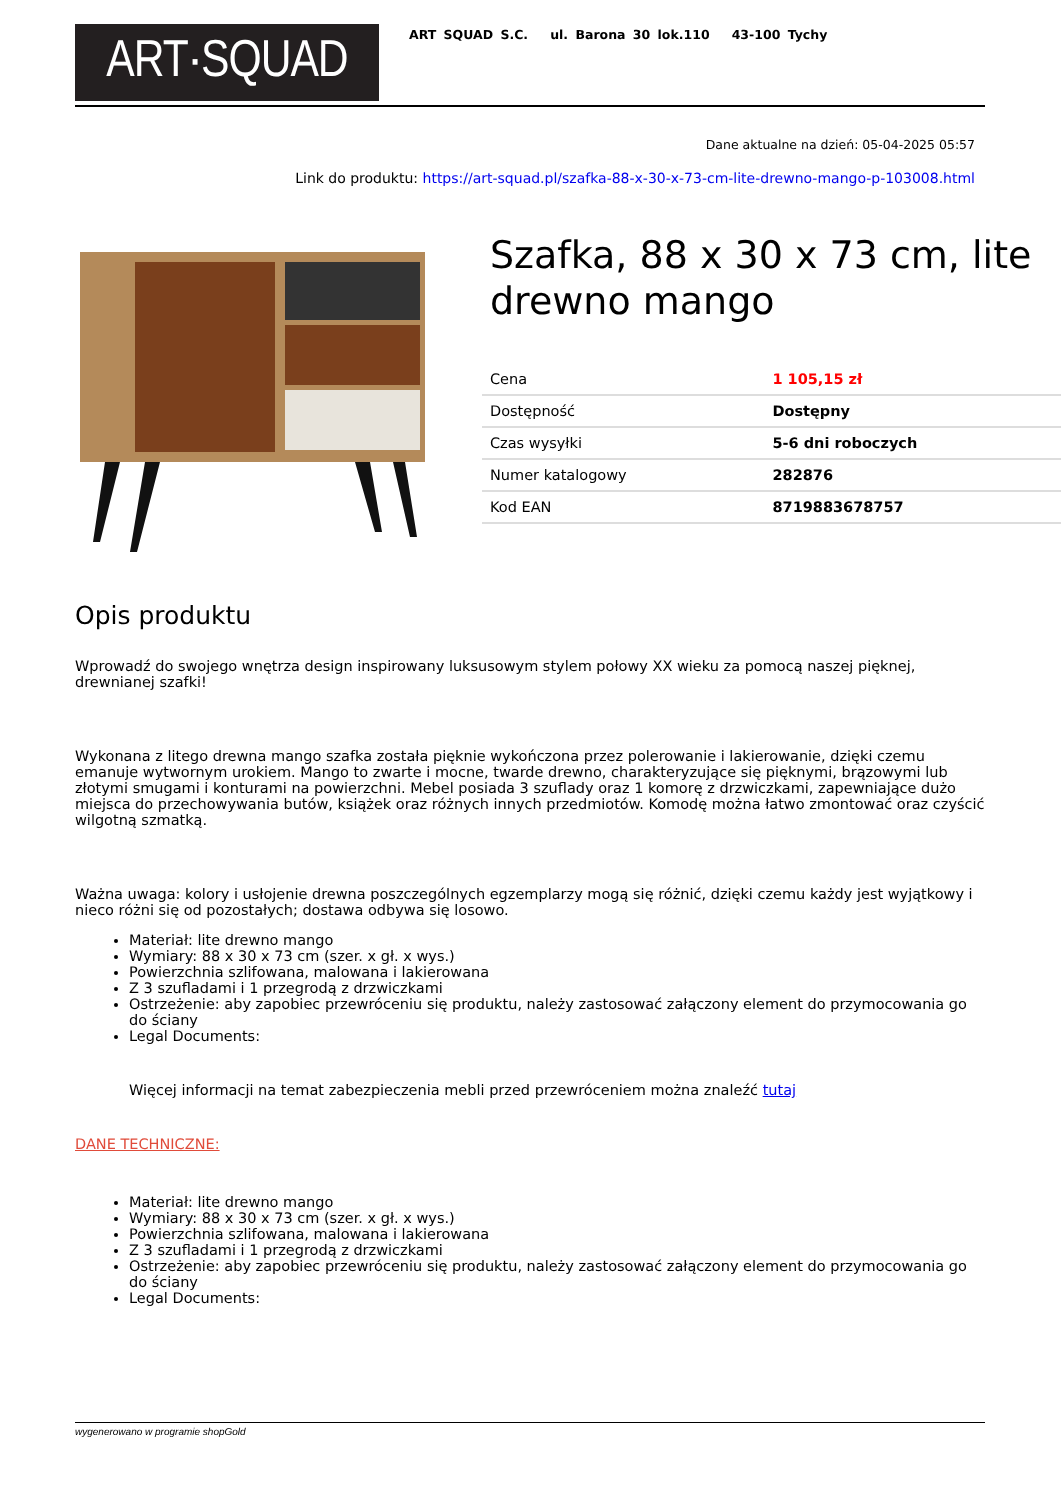ART·SQUAD
ART SQUAD S.C. ul. Barona 30 lok.110 43-100 Tychy
Dane aktualne na dzień: 05-04-2025 05:57
Link do produktu: https://art-squad.pl/szafka-88-x-30-x-73-cm-lite-drewno-mango-p-103008.html
Szafka, 88 x 30 x 73 cm, lite drewno mango
| Cena | 1 105,15 zł |
| Dostępność | Dostępny |
| Czas wysyłki | 5-6 dni roboczych |
| Numer katalogowy | 282876 |
| Kod EAN | 8719883678757 |
Opis produktu
Wprowadź do swojego wnętrza design inspirowany luksusowym stylem połowy XX wieku za pomocą naszej pięknej, drewnianej szafki!
Wykonana z litego drewna mango szafka została pięknie wykończona przez polerowanie i lakierowanie, dzięki czemu emanuje wytwornym urokiem. Mango to zwarte i mocne, twarde drewno, charakteryzujące się pięknymi, brązowymi lub złotymi smugami i konturami na powierzchni. Mebel posiada 3 szuflady oraz 1 komorę z drzwiczkami, zapewniające dużo miejsca do przechowywania butów, książek oraz różnych innych przedmiotów. Komodę można łatwo zmontować oraz czyścić wilgotną szmatką.
Ważna uwaga: kolory i usłojenie drewna poszczególnych egzemplarzy mogą się różnić, dzięki czemu każdy jest wyjątkowy i nieco różni się od pozostałych; dostawa odbywa się losowo.
Materiał: lite drewno mango
Wymiary: 88 x 30 x 73 cm (szer. x gł. x wys.)
Powierzchnia szlifowana, malowana i lakierowana
Z 3 szufladami i 1 przegrodą z drzwiczkami
Ostrzeżenie: aby zapobiec przewróceniu się produktu, należy zastosować załączony element do przymocowania go do ściany
Legal Documents:
Więcej informacji na temat zabezpieczenia mebli przed przewróceniem można znaleźć tutaj
DANE TECHNICZNE:
Materiał: lite drewno mango
Wymiary: 88 x 30 x 73 cm (szer. x gł. x wys.)
Powierzchnia szlifowana, malowana i lakierowana
Z 3 szufladami i 1 przegrodą z drzwiczkami
Ostrzeżenie: aby zapobiec przewróceniu się produktu, należy zastosować załączony element do przymocowania go do ściany
Legal Documents:
wygenerowano w programie shopGold